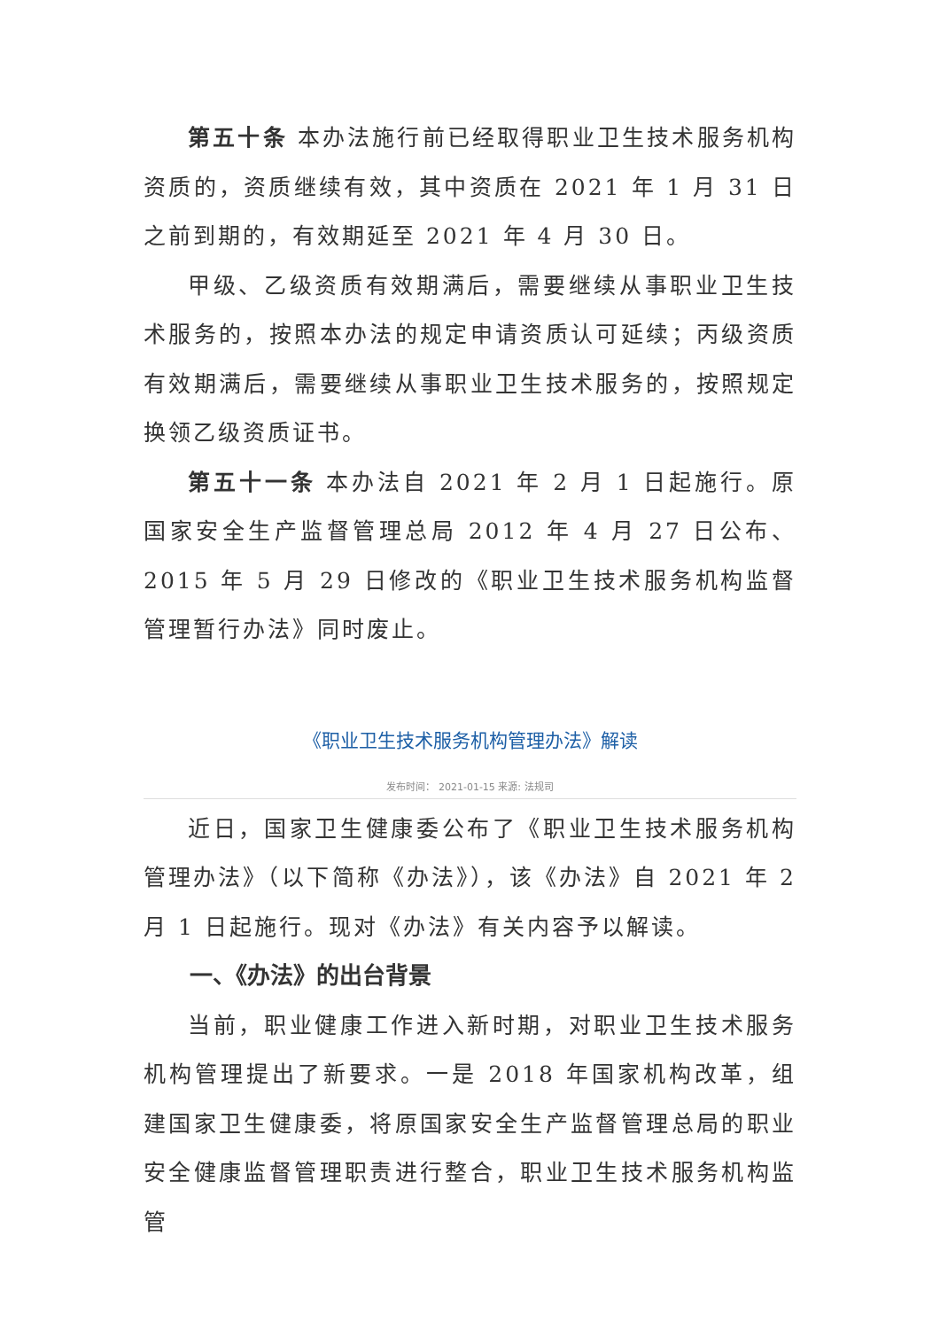第五十条 本办法施行前已经取得职业卫生技术服务机构资质的，资质继续有效，其中资质在 2021 年 1 月 31 日之前到期的，有效期延至 2021 年 4 月 30 日。
甲级、乙级资质有效期满后，需要继续从事职业卫生技术服务的，按照本办法的规定申请资质认可延续；丙级资质有效期满后，需要继续从事职业卫生技术服务的，按照规定换领乙级资质证书。
第五十一条 本办法自 2021 年 2 月 1 日起施行。原国家安全生产监督管理总局 2012 年 4 月 27 日公布、2015 年 5 月 29 日修改的《职业卫生技术服务机构监督管理暂行办法》同时废止。
《职业卫生技术服务机构管理办法》解读
发布时间： 2021-01-15 来源: 法规司
近日，国家卫生健康委公布了《职业卫生技术服务机构管理办法》（以下简称《办法》），该《办法》自 2021 年 2 月 1 日起施行。现对《办法》有关内容予以解读。
一、《办法》的出台背景
当前，职业健康工作进入新时期，对职业卫生技术服务机构管理提出了新要求。一是 2018 年国家机构改革，组建国家卫生健康委，将原国家安全生产监督管理总局的职业安全健康监督管理职责进行整合，职业卫生技术服务机构监管